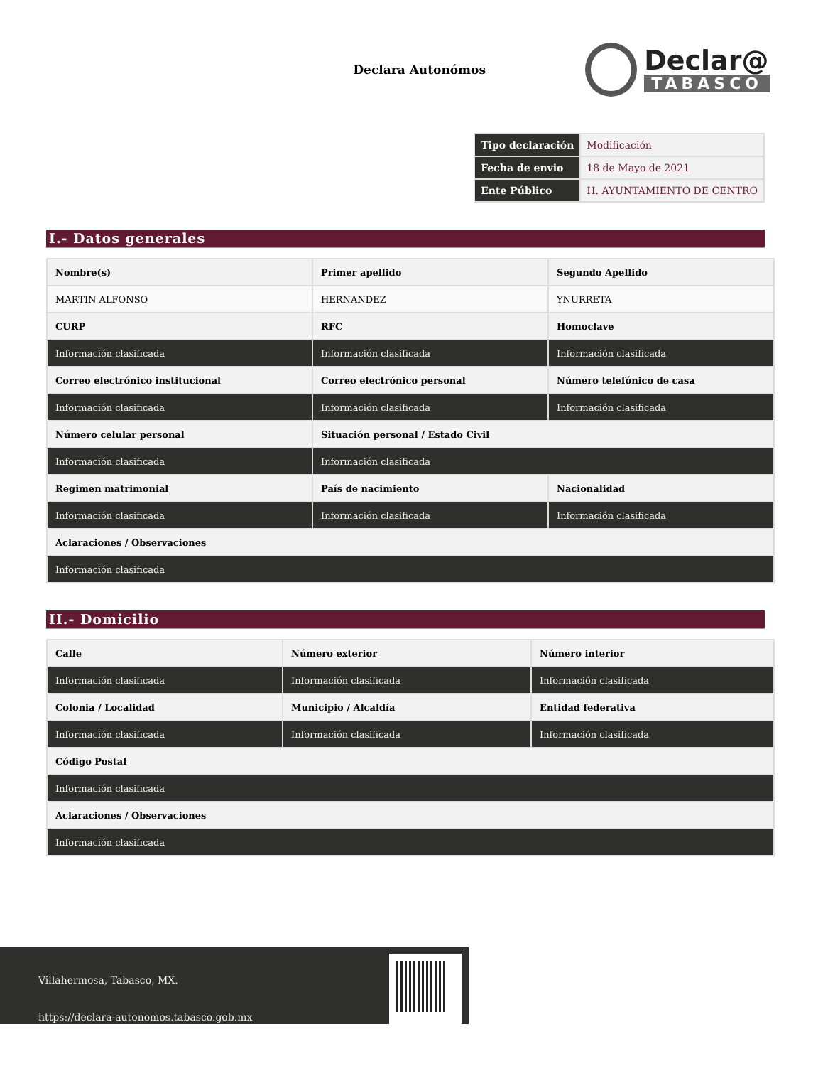Declara Autonómos
Declar@
TABASCO
| Tipo declaración | Modificación |
| Fecha de envio | 18 de Mayo de 2021 |
| Ente Público | H. AYUNTAMIENTO DE CENTRO |
I.- Datos generales
| Nombre(s) | Primer apellido | Segundo Apellido |
| MARTIN ALFONSO | HERNANDEZ | YNURRETA |
| CURP | RFC | Homoclave |
| Información clasificada | Información clasificada | Información clasificada |
| Correo electrónico institucional | Correo electrónico personal | Número telefónico de casa |
| Información clasificada | Información clasificada | Información clasificada |
| Número celular personal | Situación personal / Estado Civil | |
| Información clasificada | Información clasificada | |
| Regimen matrimonial | País de nacimiento | Nacionalidad |
| Información clasificada | Información clasificada | Información clasificada |
| Aclaraciones / Observaciones | | |
| Información clasificada | | |
II.- Domicilio
| Calle | Número exterior | Número interior |
| Información clasificada | Información clasificada | Información clasificada |
| Colonia / Localidad | Municipio / Alcaldía | Entidad federativa |
| Información clasificada | Información clasificada | Información clasificada |
| Código Postal | | |
| Información clasificada | | |
| Aclaraciones / Observaciones | | |
| Información clasificada | | |
Villahermosa, Tabasco, MX.
https://declara-autonomos.tabasco.gob.mx